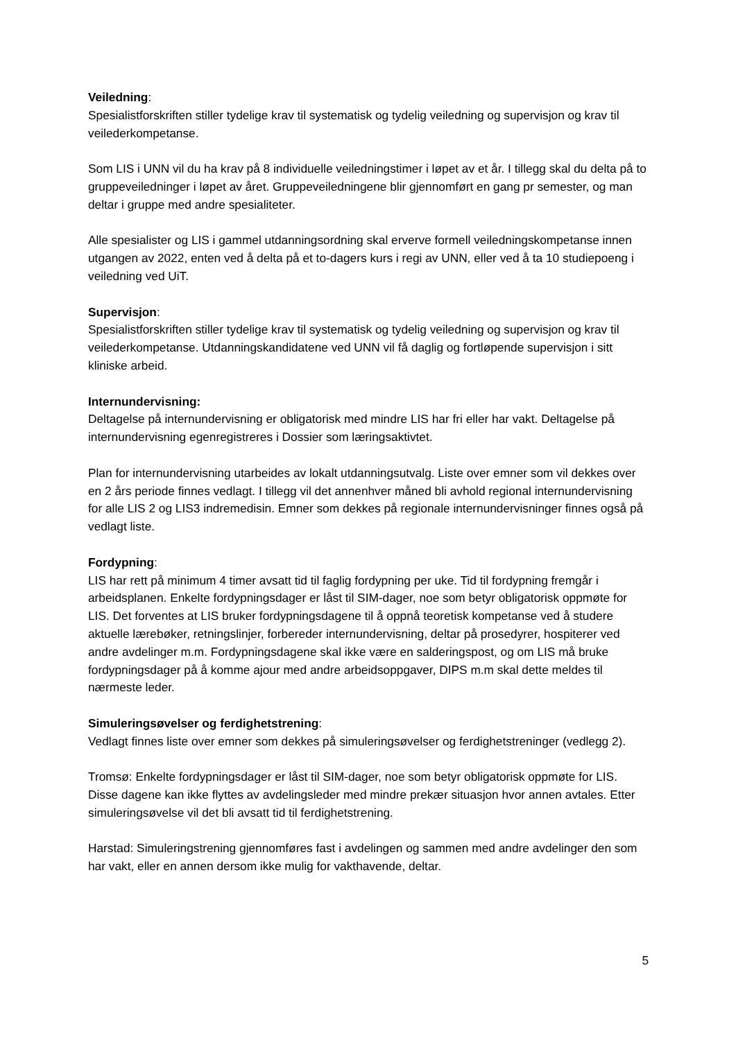Veiledning:
Spesialistforskriften stiller tydelige krav til systematisk og tydelig veiledning og supervisjon og krav til veilederkompetanse.
Som LIS i UNN vil du ha krav på 8 individuelle veiledningstimer i løpet av et år. I tillegg skal du delta på to gruppeveiledninger i løpet av året. Gruppeveiledningene blir gjennomført en gang pr semester, og man deltar i gruppe med andre spesialiteter.
Alle spesialister og LIS i gammel utdanningsordning skal erverve formell veiledningskompetanse innen utgangen av 2022, enten ved å delta på et to-dagers kurs i regi av UNN, eller ved å ta 10 studiepoeng i veiledning ved UiT.
Supervisjon:
Spesialistforskriften stiller tydelige krav til systematisk og tydelig veiledning og supervisjon og krav til veilederkompetanse. Utdanningskandidatene ved UNN vil få daglig og fortløpende supervisjon i sitt kliniske arbeid.
Internundervisning:
Deltagelse på internundervisning er obligatorisk med mindre LIS har fri eller har vakt. Deltagelse på internundervisning egenregistreres i Dossier som læringsaktivtet.
Plan for internundervisning utarbeides av lokalt utdanningsutvalg. Liste over emner som vil dekkes over en 2 års periode finnes vedlagt. I tillegg vil det annenhver måned bli avhold regional internundervisning for alle LIS 2 og LIS3 indremedisin. Emner som dekkes på regionale internundervisninger finnes også på vedlagt liste.
Fordypning:
LIS har rett på minimum 4 timer avsatt tid til faglig fordypning per uke. Tid til fordypning fremgår i arbeidsplanen. Enkelte fordypningsdager er låst til SIM-dager, noe som betyr obligatorisk oppmøte for LIS. Det forventes at LIS bruker fordypningsdagene til å oppnå teoretisk kompetanse ved å studere aktuelle lærebøker, retningslinjer, forbereder internundervisning, deltar på prosedyrer, hospiterer ved andre avdelinger m.m. Fordypningsdagene skal ikke være en salderingspost, og om LIS må bruke fordypningsdager på å komme ajour med andre arbeidsoppgaver, DIPS m.m skal dette meldes til nærmeste leder.
Simuleringsøvelser og ferdighetstrening:
Vedlagt finnes liste over emner som dekkes på simuleringsøvelser og ferdighetstreninger (vedlegg 2).
Tromsø: Enkelte fordypningsdager er låst til SIM-dager, noe som betyr obligatorisk oppmøte for LIS. Disse dagene kan ikke flyttes av avdelingsleder med mindre prekær situasjon hvor annen avtales. Etter simuleringsøvelse vil det bli avsatt tid til ferdighetstrening.
Harstad: Simuleringstrening gjennomføres fast i avdelingen og sammen med andre avdelinger den som har vakt, eller en annen dersom ikke mulig for vakthavende, deltar.
5